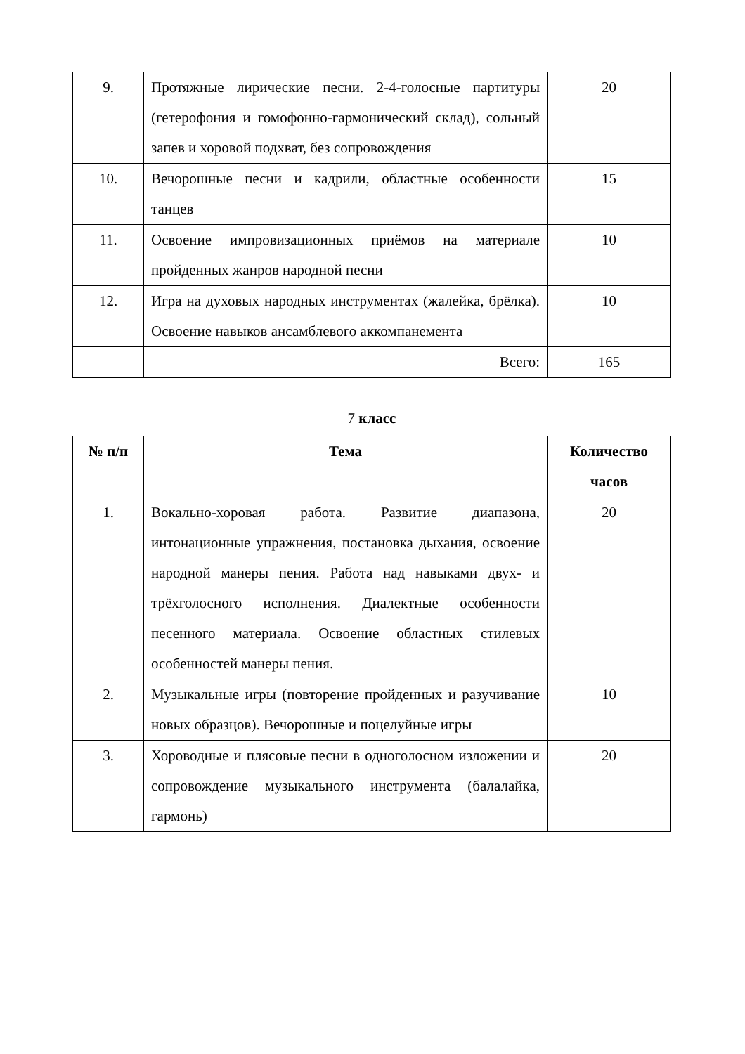| 9. | Протяжные лирические песни. 2-4-голосные партитуры (гетерофония и гомофонно-гармонический склад), сольный запев и хоровой подхват, без сопровождения | 20 |
| 10. | Вечорошные песни и кадрили, областные особенности танцев | 15 |
| 11. | Освоение импровизационных приёмов на материале пройденных жанров народной песни | 10 |
| 12. | Игра на духовых народных инструментах (жалейка, брёлка). Освоение навыков ансамблевого аккомпанемента | 10 |
| | Всего: | 165 |
7 класс
| № п/п | Тема | Количество часов |
| --- | --- | --- |
| 1. | Вокально-хоровая работа. Развитие диапазона, интонационные упражнения, постановка дыхания, освоение народной манеры пения. Работа над навыками двух- и трёхголосного исполнения. Диалектные особенности песенного материала. Освоение областных стилевых особенностей манеры пения. | 20 |
| 2. | Музыкальные игры (повторение пройденных и разучивание новых образцов). Вечорошные и поцелуйные игры | 10 |
| 3. | Хороводные и плясовые песни в одноголосном изложении и сопровождение музыкального инструмента (балалайка, гармонь) | 20 |